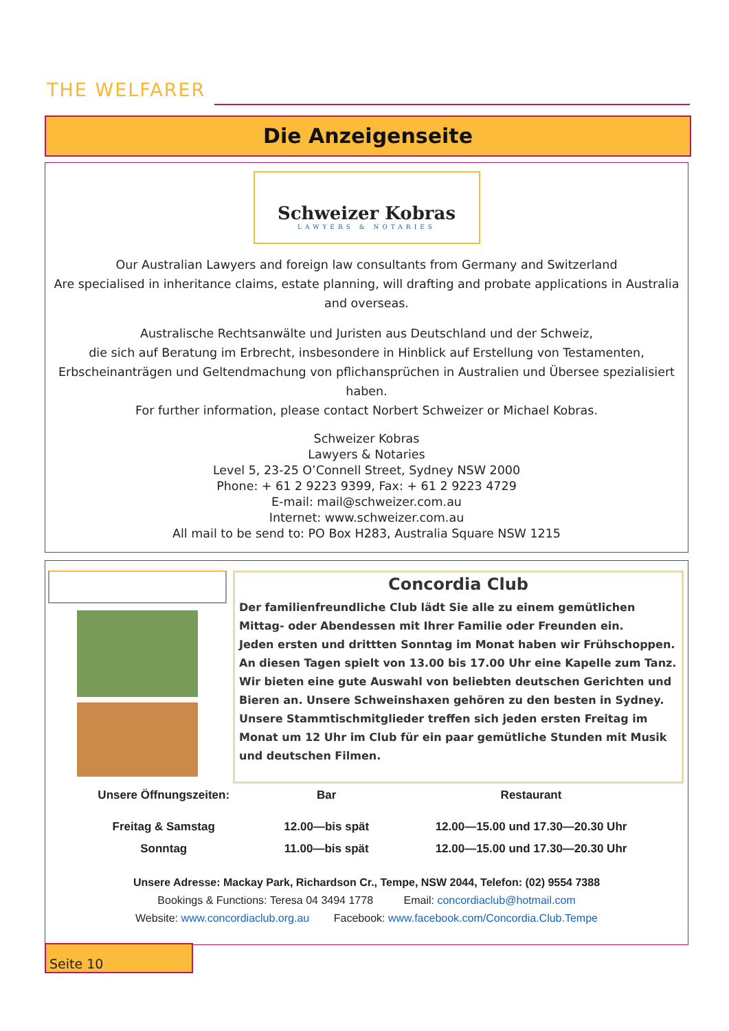THE WELFARER
Die Anzeigenseite
Schweizer Kobras
LAWYERS & NOTARIES
Our Australian Lawyers and foreign law consultants from Germany and Switzerland
Are specialised in inheritance claims, estate planning, will drafting and probate applications in Australia and overseas.
Australische Rechtsanwälte und Juristen aus Deutschland und der Schweiz,
die sich auf Beratung im Erbrecht, insbesondere in Hinblick auf Erstellung von Testamenten, Erbscheinanträgen und Geltendmachung von pflichansprüchen in Australien und Übersee spezialisiert haben.
For further information, please contact Norbert Schweizer or Michael Kobras.
Schweizer Kobras
Lawyers & Notaries
Level 5, 23-25 O’Connell Street, Sydney NSW 2000
Phone: + 61 2 9223 9399, Fax: + 61 2 9223 4729
E-mail: mail@schweizer.com.au
Internet: www.schweizer.com.au
All mail to be send to: PO Box H283, Australia Square NSW 1215
Concordia Club
Der familienfreundliche Club lädt Sie alle zu einem gemütlichen Mittag- oder Abendessen mit Ihrer Familie oder Freunden ein.
Jeden ersten und drittten Sonntag im Monat haben wir Frühschoppen.
An diesen Tagen spielt von 13.00 bis 17.00 Uhr eine Kapelle zum Tanz.
Wir bieten eine gute Auswahl von beliebten deutschen Gerichten und Bieren an. Unsere Schweinshaxen gehören zu den besten in Sydney.
Unsere Stammtischmitglieder treffen sich jeden ersten Freitag im Monat um 12 Uhr im Club für ein paar gemütliche Stunden mit Musik und deutschen Filmen.
| Unsere Öffnungszeiten: | Bar | Restaurant |
| --- | --- | --- |
| Freitag & Samstag | 12.00—bis spät | 12.00—15.00 und 17.30—20.30 Uhr |
| Sonntag | 11.00—bis spät | 12.00—15.00 und 17.30—20.30 Uhr |
Unsere Adresse: Mackay Park, Richardson Cr., Tempe, NSW 2044, Telefon: (02) 9554 7388
Bookings & Functions: Teresa 04 3494 1778 Email: concordiaclub@hotmail.com
Website: www.concordiaclub.org.au Facebook: www.facebook.com/Concordia.Club.Tempe
Seite 10